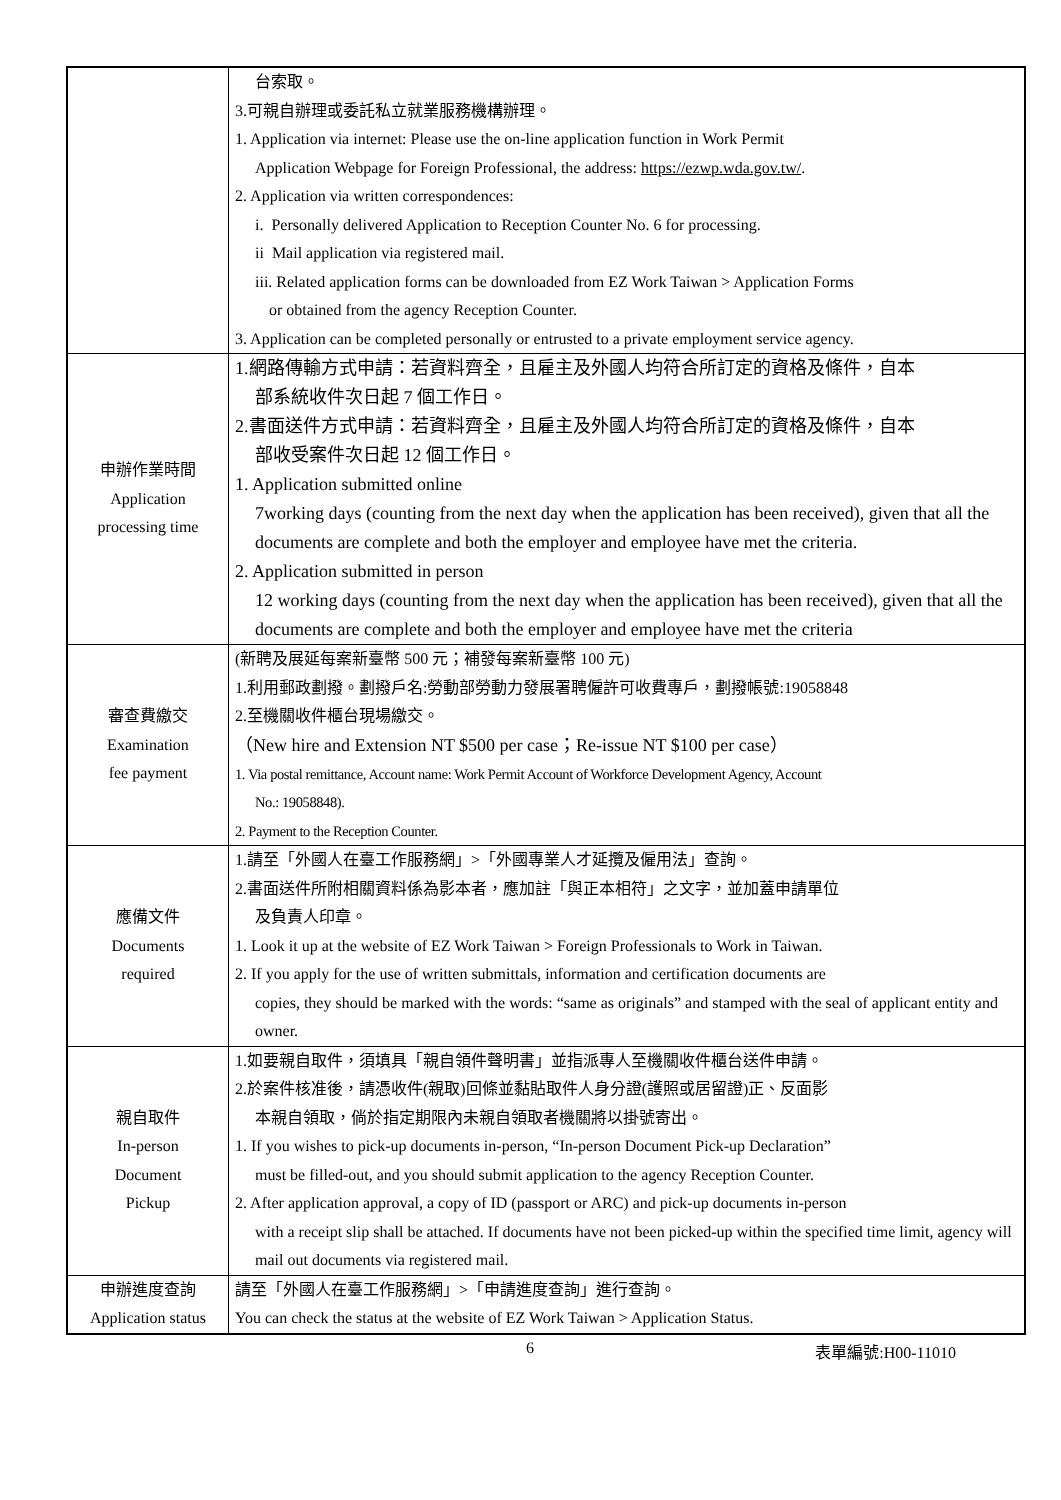| | 台索取。 3.可親自辦理或委託私立就業服務機構辦理。 1. Application via internet: Please use the on-line application function in Work Permit Application Webpage for Foreign Professional, the address: https://ezwp.wda.gov.tw/ . 2. Application via written correspondences: i. Personally delivered Application to Reception Counter No. 6 for processing. ii Mail application via registered mail. iii. Related application forms can be downloaded from EZ Work Taiwan > Application Forms or obtained from the agency Reception Counter. 3. Application can be completed personally or entrusted to a private employment service agency. |
| 申辦作業時間 Application processing time | 1.網路傳輸方式申請：若資料齊全，且雇主及外國人均符合所訂定的資格及條件，自本 部系統收件次日起 7 個工作日。 2.書面送件方式申請：若資料齊全，且雇主及外國人均符合所訂定的資格及條件，自本 部收受案件次日起 12 個工作日。 1. Application submitted online 7working days (counting from the next day when the application has been received), given that all the documents are complete and both the employer and employee have met the criteria. 2. Application submitted in person 12 working days (counting from the next day when the application has been received), given that all the documents are complete and both the employer and employee have met the criteria |
| 審查費繳交 Examination fee payment | (新聘及展延每案新臺幣 500 元；補發每案新臺幣 100 元) 1.利用郵政劃撥。劃撥戶名:勞動部勞動力發展署聘僱許可收費專戶，劃撥帳號:19058848 2.至機關收件櫃台現場繳交。 （New hire and Extension NT $500 per case；Re-issue NT $100 per case） 1. Via postal remittance, Account name: Work Permit Account of Workforce Development Agency, Account No.: 19058848). 2. Payment to the Reception Counter. |
| 應備文件 Documents required | 1.請至「外國人在臺工作服務網」>「外國專業人才延攬及僱用法」查詢。 2.書面送件所附相關資料係為影本者，應加註「與正本相符」之文字，並加蓋申請單位 及負責人印章。 1. Look it up at the website of EZ Work Taiwan > Foreign Professionals to Work in Taiwan. 2. If you apply for the use of written submittals, information and certification documents are copies, they should be marked with the words: “same as originals” and stamped with the seal of applicant entity and owner. |
| 親自取件 In-person Document Pickup | 1.如要親自取件，須填具「親自領件聲明書」並指派專人至機關收件櫃台送件申請。 2.於案件核准後，請憑收件(親取)回條並黏貼取件人身分證(護照或居留證)正、反面影 本親自領取，倘於指定期限內未親自領取者機關將以掛號寄出。 1. If you wishes to pick-up documents in-person, “In-person Document Pick-up Declaration” must be filled-out, and you should submit application to the agency Reception Counter. 2. After application approval, a copy of ID (passport or ARC) and pick-up documents in-person with a receipt slip shall be attached. If documents have not been picked-up within the specified time limit, agency will mail out documents via registered mail. |
| 申辦進度查詢 Application status | 請至「外國人在臺工作服務網」>「申請進度查詢」進行查詢。 You can check the status at the website of EZ Work Taiwan > Application Status. |
6 表單編號:H00-11010